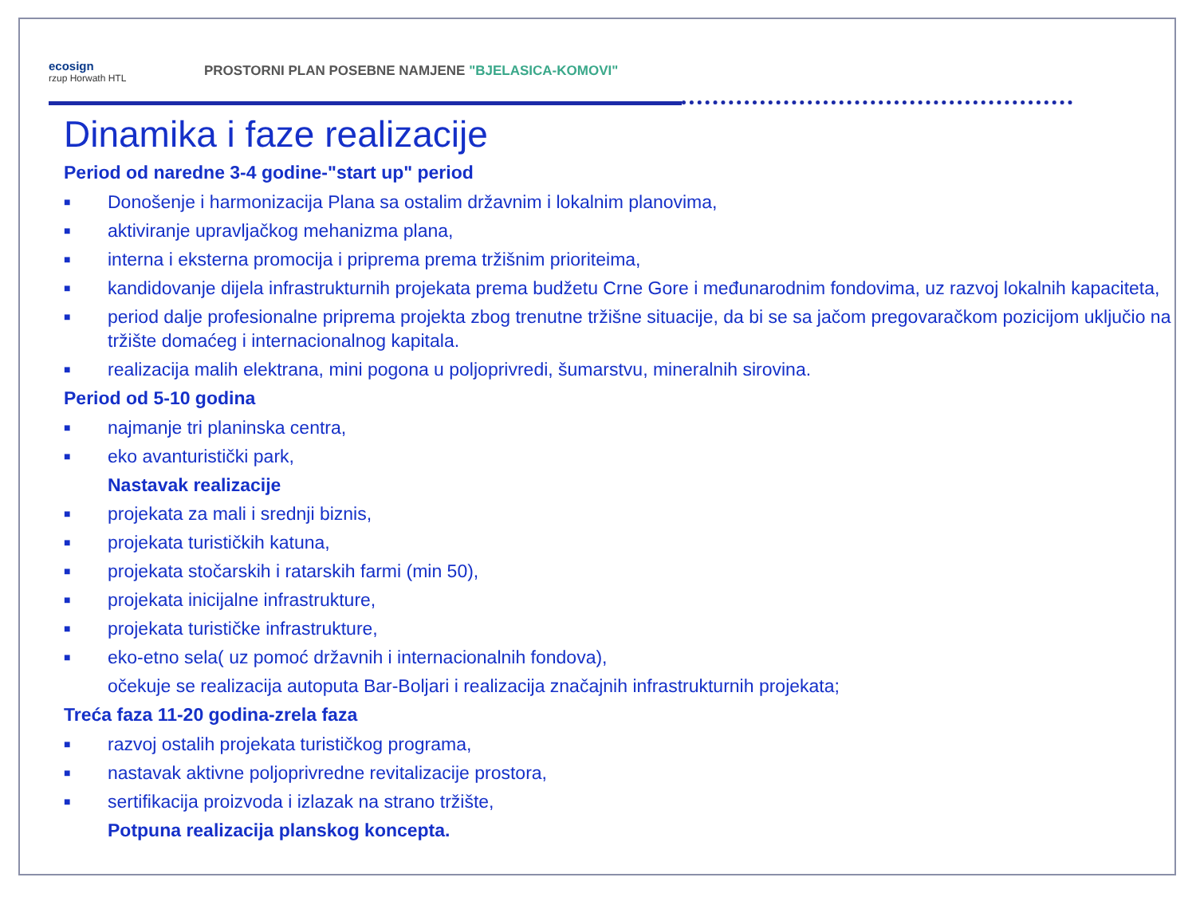ecosign
rzup Horwath HTL
PROSTORNI PLAN POSEBNE NAMJENE "BJELASICA-KOMOVI"
Dinamika i faze realizacije
Period od naredne 3-4 godine-"start up" period
■ Donošenje i harmonizacija Plana sa ostalim državnim i lokalnim planovima,
■ aktiviranje upravljačkog mehanizma plana,
■ interna i eksterna promocija i priprema prema tržišnim prioriteima,
■ kandidovanje dijela infrastrukturnih projekata prema budžetu Crne Gore i međunarodnim fondovima, uz razvoj lokalnih kapaciteta,
■ period dalje profesionalne priprema projekta zbog trenutne tržišne situacije, da bi se sa jačom pregovaračkom pozicijom uključio na tržište domaćeg i internacionalnog kapitala.
■ realizacija malih elektrana, mini pogona u poljoprivredi, šumarstvu, mineralnih sirovina.
Period od 5-10 godina
■ najmanje tri planinska centra,
■ eko avanturistički park,
Nastavak realizacije
■ projekata za mali i srednji biznis,
■ projekata turističkih katuna,
■ projekata stočarskih i ratarskih farmi (min 50),
■ projekata inicijalne infrastrukture,
■ projekata turističke infrastrukture,
■ eko-etno sela( uz pomoć državnih i internacionalnih fondova),
očekuje se realizacija autoputa Bar-Boljari i realizacija značajnih infrastrukturnih projekata;
Treća faza 11-20 godina-zrela faza
■ razvoj ostalih projekata turističkog programa,
■ nastavak aktivne poljoprivredne revitalizacije prostora,
■ sertifikacija proizvoda i izlazak na strano tržište,
Potpuna realizacija planskog koncepta.